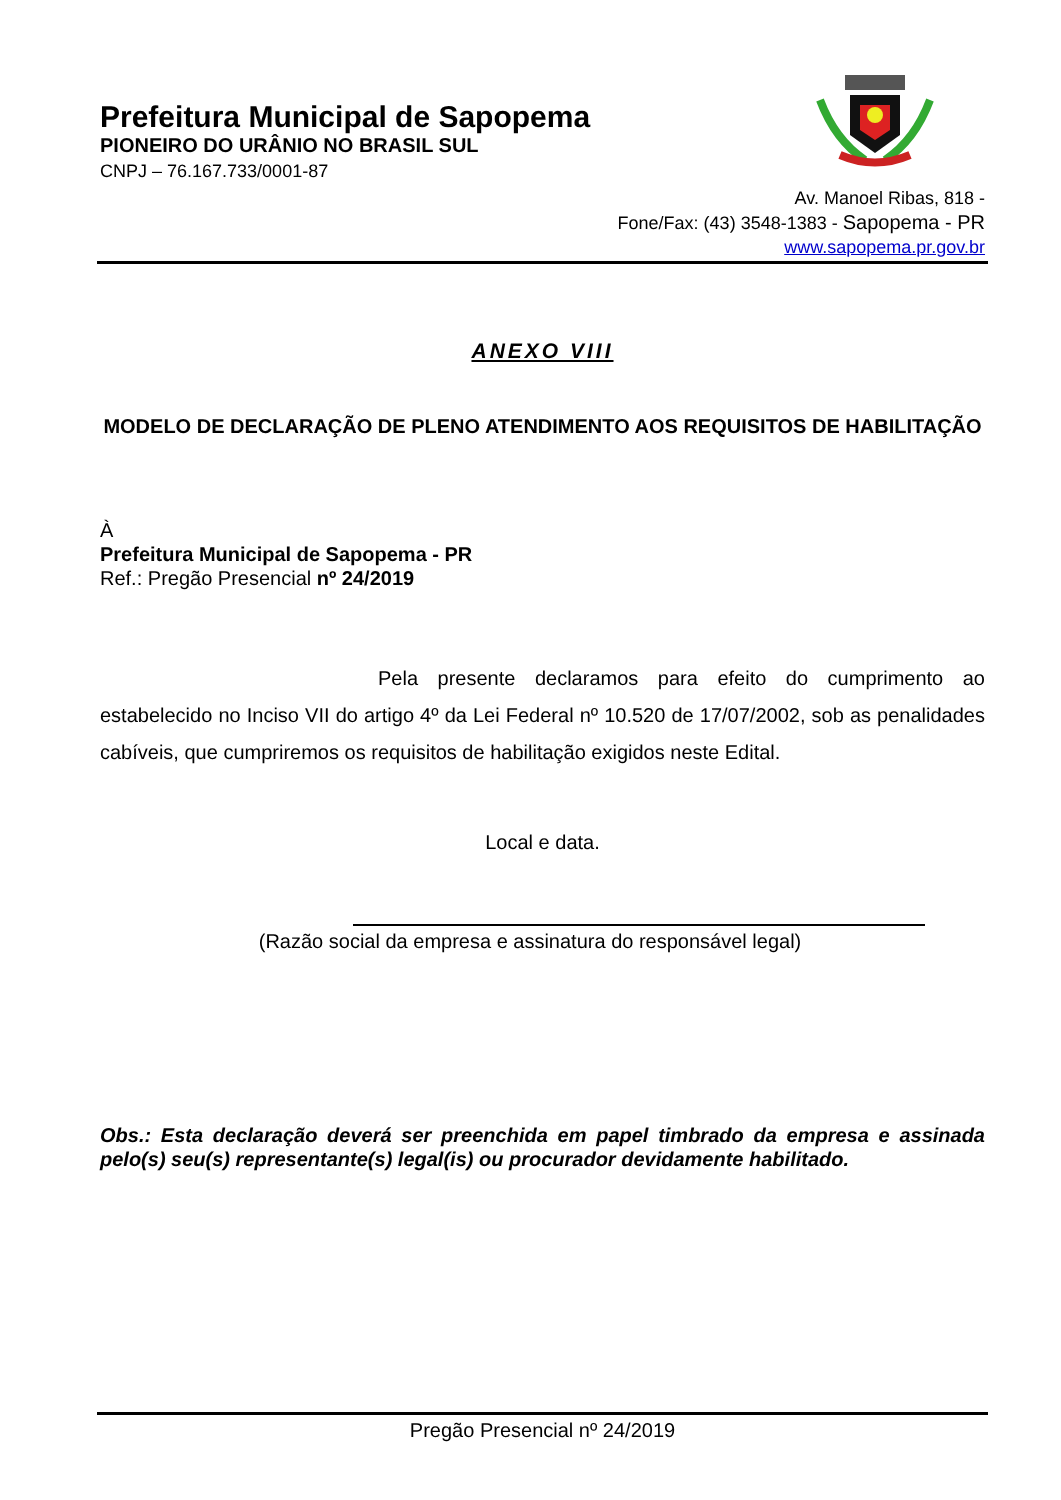Prefeitura Municipal de Sapopema
PIONEIRO DO URÂNIO NO BRASIL SUL
CNPJ – 76.167.733/0001-87
Av. Manoel Ribas, 818 -
Fone/Fax: (43) 3548-1383 - Sapopema - PR
www.sapopema.pr.gov.br
ANEXO VIII
MODELO DE DECLARAÇÃO DE PLENO ATENDIMENTO AOS REQUISITOS DE HABILITAÇÃO
À
Prefeitura Municipal de Sapopema - PR
Ref.: Pregão Presencial nº 24/2019
Pela presente declaramos para efeito do cumprimento ao estabelecido no Inciso VII do artigo 4º da Lei Federal nº 10.520 de 17/07/2002, sob as penalidades cabíveis, que cumpriremos os requisitos de habilitação exigidos neste Edital.
Local e data.
(Razão social da empresa e assinatura do responsável legal)
Obs.: Esta declaração deverá ser preenchida em papel timbrado da empresa e assinada pelo(s) seu(s) representante(s) legal(is) ou procurador devidamente habilitado.
Pregão Presencial nº 24/2019